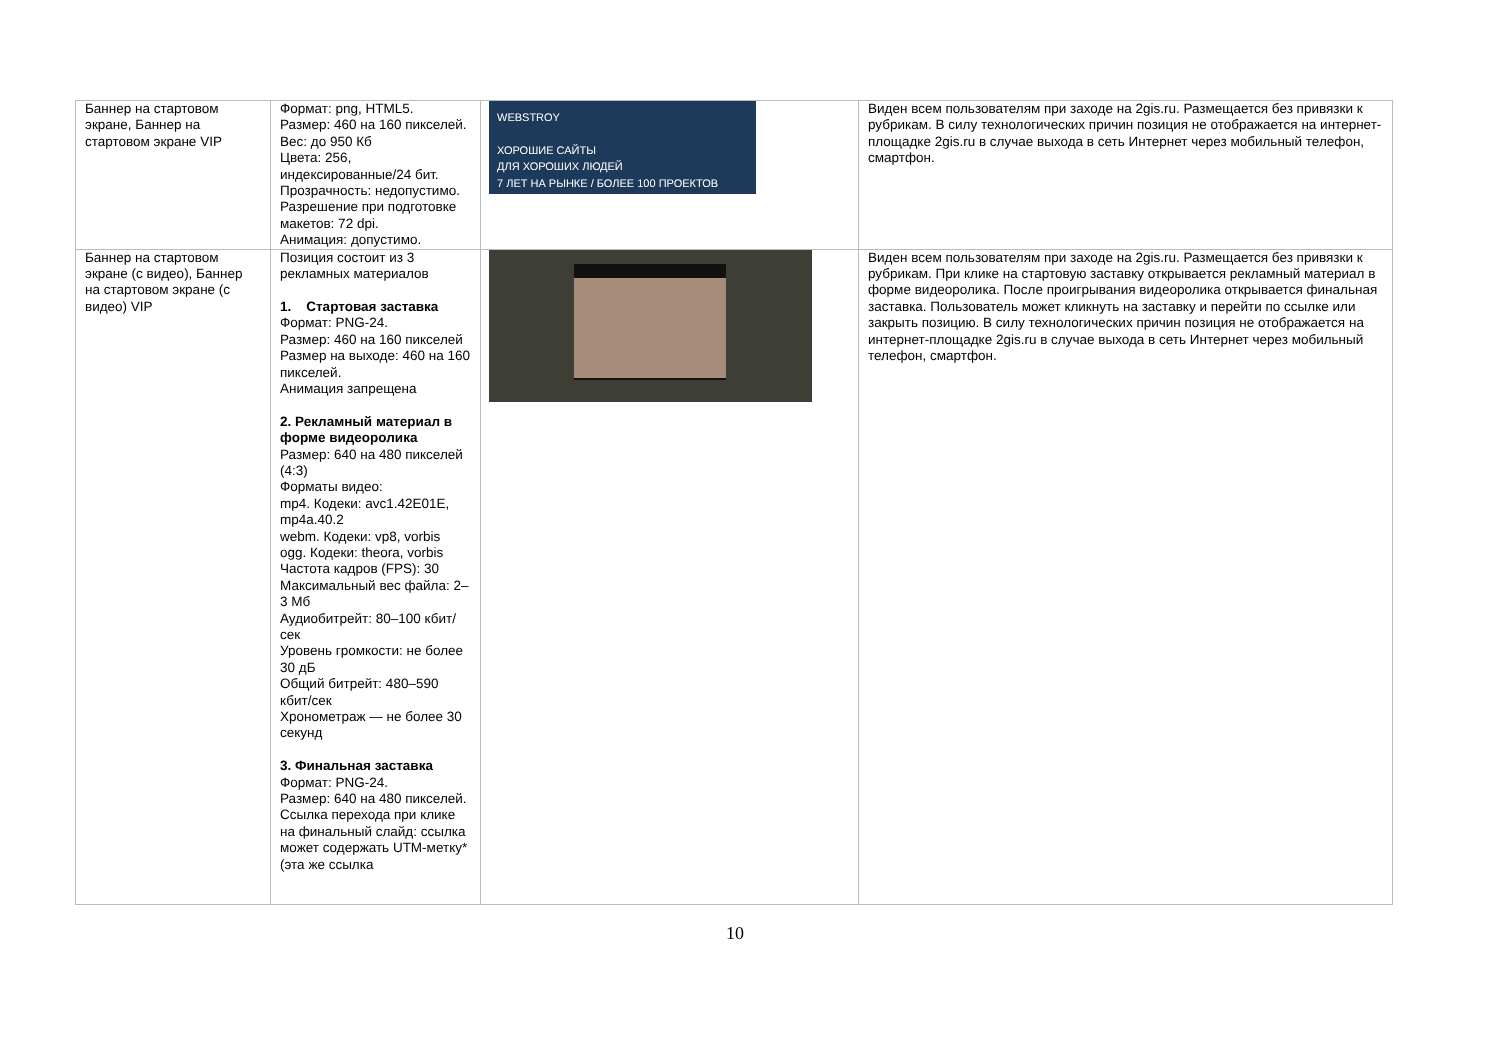| Баннер на стартовом экране, Баннер на стартовом экране VIP | Формат: png, HTML5. Размер: 460 на 160 пикселей. Вес: до 950 Кб Цвета: 256, индексированные/24 бит. Прозрачность: недопустимо. Разрешение при подготовке макетов: 72 dpi. Анимация: допустимо. | WEBSTROY ХОРОШИЕ САЙТЫ ДЛЯ ХОРОШИХ ЛЮДЕЙ 7 ЛЕТ НА РЫНКЕ / БОЛЕЕ 100 ПРОЕКТОВ | Виден всем пользователям при заходе на 2gis.ru. Размещается без привязки к рубрикам. В силу технологических причин позиция не отображается на интернет-площадке 2gis.ru в случае выхода в сеть Интернет через мобильный телефон, смартфон. |
| Баннер на стартовом экране (с видео), Баннер на стартовом экране (с видео) VIP | Позиция состоит из 3 рекламных материалов 1. Стартовая заставка Формат: PNG-24. Размер: 460 на 160 пикселей Размер на выходе: 460 на 160 пикселей. Анимация запрещена 2. Рекламный материал в форме видеоролика Размер: 640 на 480 пикселей (4:3) Форматы видео: mp4. Кодеки: avc1.42E01E, mp4a.40.2 webm. Кодеки: vp8, vorbis ogg. Кодеки: theora, vorbis Частота кадров (FPS): 30 Максимальный вес файла: 2–3 Мб Аудиобитрейт: 80–100 кбит/сек Уровень громкости: не более 30 дБ Общий битрейт: 480–590 кбит/сек Хронометраж — не более 30 секунд 3. Финальная заставка Формат: PNG-24. Размер: 640 на 480 пикселей. Ссылка перехода при клике на финальный слайд: ссылка может содержать UTM-метку* (эта же ссылка | | Виден всем пользователям при заходе на 2gis.ru. Размещается без привязки к рубрикам. При клике на стартовую заставку открывается рекламный материал в форме видеоролика. После проигрывания видеоролика открывается финальная заставка. Пользователь может кликнуть на заставку и перейти по ссылке или закрыть позицию. В силу технологических причин позиция не отображается на интернет-площадке 2gis.ru в случае выхода в сеть Интернет через мобильный телефон, смартфон. |
10